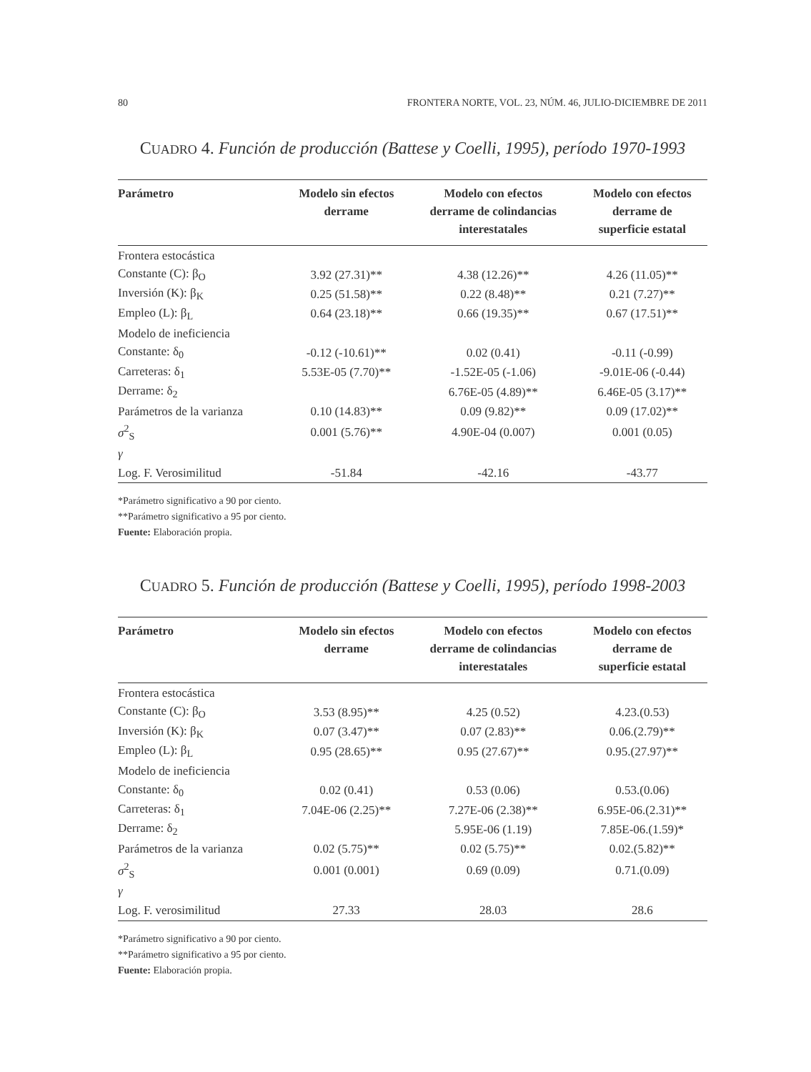80 FRONTERA NORTE, VOL. 23, NÚM. 46, JULIO-DICIEMBRE DE 2011
CUADRO 4. Función de producción (Battese y Coelli, 1995), período 1970-1993
| Parámetro | Modelo sin efectos derrame | Modelo con efectos derrame de colindancias interestatales | Modelo con efectos derrame de superficie estatal |
| --- | --- | --- | --- |
| Frontera estocástica | | | |
| Constante (C): β<sub>O</sub> | 3.92 (27.31)** | 4.38 (12.26)** | 4.26 (11.05)** |
| Inversión (K): β<sub>K</sub> | 0.25 (51.58)** | 0.22 (8.48)** | 0.21 (7.27)** |
| Empleo (L): β<sub>L</sub> | 0.64 (23.18)** | 0.66 (19.35)** | 0.67 (17.51)** |
| Modelo de ineficiencia | | | |
| Constante: δ<sub>0</sub> | -0.12 (-10.61)** | 0.02 (0.41) | -0.11 (-0.99) |
| Carreteras: δ<sub>1</sub> | 5.53E-05 (7.70)** | -1.52E-05 (-1.06) | -9.01E-06 (-0.44) |
| Derrame: δ<sub>2</sub> | | 6.76E-05 (4.89)** | 6.46E-05 (3.17)** |
| Parámetros de la varianza | 0.10 (14.83)** | 0.09 (9.82)** | 0.09 (17.02)** |
| σ<sup>2</sup><sub>S</sub> | 0.001 (5.76)** | 4.90E-04 (0.007) | 0.001 (0.05) |
| γ | | | |
| Log. F. Verosimilitud | -51.84 | -42.16 | -43.77 |
*Parámetro significativo a 90 por ciento.
**Parámetro significativo a 95 por ciento.
Fuente: Elaboración propia.
CUADRO 5. Función de producción (Battese y Coelli, 1995), período 1998-2003
| Parámetro | Modelo sin efectos derrame | Modelo con efectos derrame de colindancias interestatales | Modelo con efectos derrame de superficie estatal |
| --- | --- | --- | --- |
| Frontera estocástica | | | |
| Constante (C): β<sub>O</sub> | 3.53 (8.95)** | 4.25 (0.52) | 4.23.(0.53) |
| Inversión (K): β<sub>K</sub> | 0.07 (3.47)** | 0.07 (2.83)** | 0.06.(2.79)** |
| Empleo (L): β<sub>L</sub> | 0.95 (28.65)** | 0.95 (27.67)** | 0.95.(27.97)** |
| Modelo de ineficiencia | | | |
| Constante: δ<sub>0</sub> | 0.02 (0.41) | 0.53 (0.06) | 0.53.(0.06) |
| Carreteras: δ<sub>1</sub> | 7.04E-06 (2.25)** | 7.27E-06 (2.38)** | 6.95E-06.(2.31)** |
| Derrame: δ<sub>2</sub> | | 5.95E-06 (1.19) | 7.85E-06.(1.59)* |
| Parámetros de la varianza | 0.02 (5.75)** | 0.02 (5.75)** | 0.02.(5.82)** |
| σ<sup>2</sup><sub>S</sub> | 0.001 (0.001) | 0.69 (0.09) | 0.71.(0.09) |
| γ | | | |
| Log. F. verosimilitud | 27.33 | 28.03 | 28.6 |
*Parámetro significativo a 90 por ciento.
**Parámetro significativo a 95 por ciento.
Fuente: Elaboración propia.